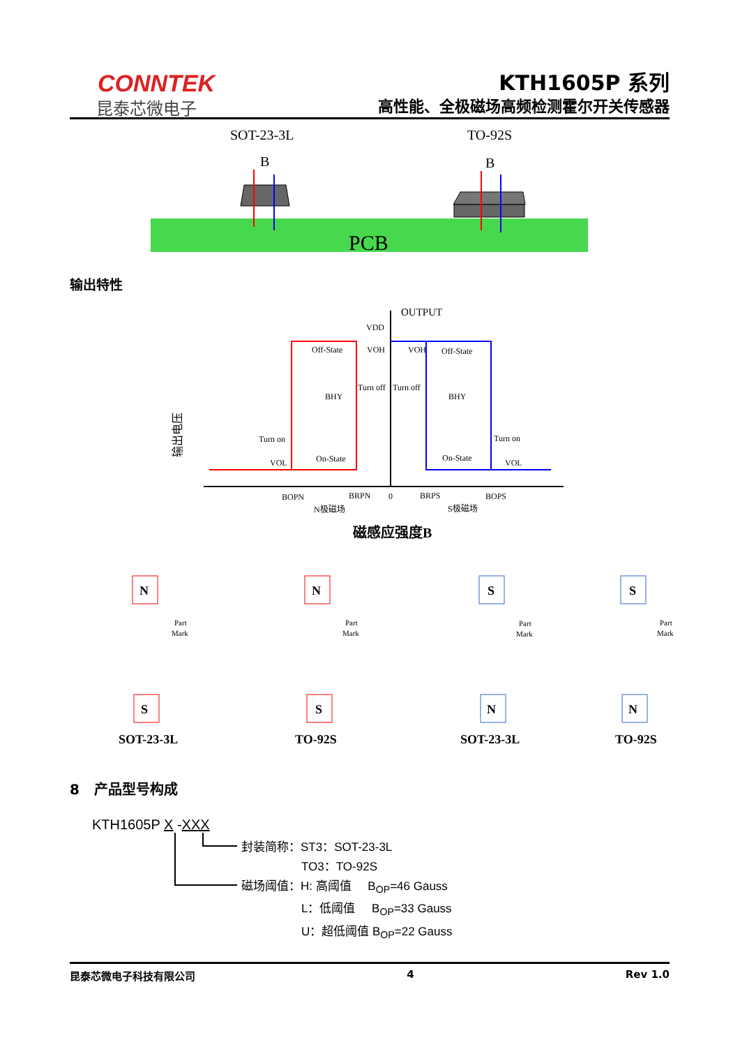CONNTEK
昆泰芯微电子
KTH1605P 系列
高性能、全极磁场高频检测霍尔开关传感器
SOT-23-3L
TO-92S
B
B
PCB
输出特性
OUTPUT
VDD
Off-State
Off-State
VOH
VOH
Turn off
Turn off
BHY
BHY
Turn on
Turn on
On-State
On-State
VOL
VOL
BOPN
BRPN
0
BRPS
BOPS
N极磁场
S极磁场
磁感应强度B
输出电压
N
S
N
S
S
N
S
N
SOT-23-3L
TO-92S
SOT-23-3L
TO-92S
Part
Mark
Part
Mark
Part
Mark
Part
Mark
8 产品型号构成
KTH1605P X -XXX
封装简称：ST3：SOT-23-3L
TO3：TO-92S
磁场阈值：H: 高阈值 B<sub>OP</sub>=46 Gauss
L：低阈值 B<sub>OP</sub>=33 Gauss
U：超低阈值 B<sub>OP</sub>=22 Gauss
昆泰芯微电子科技有限公司 4 Rev 1.0